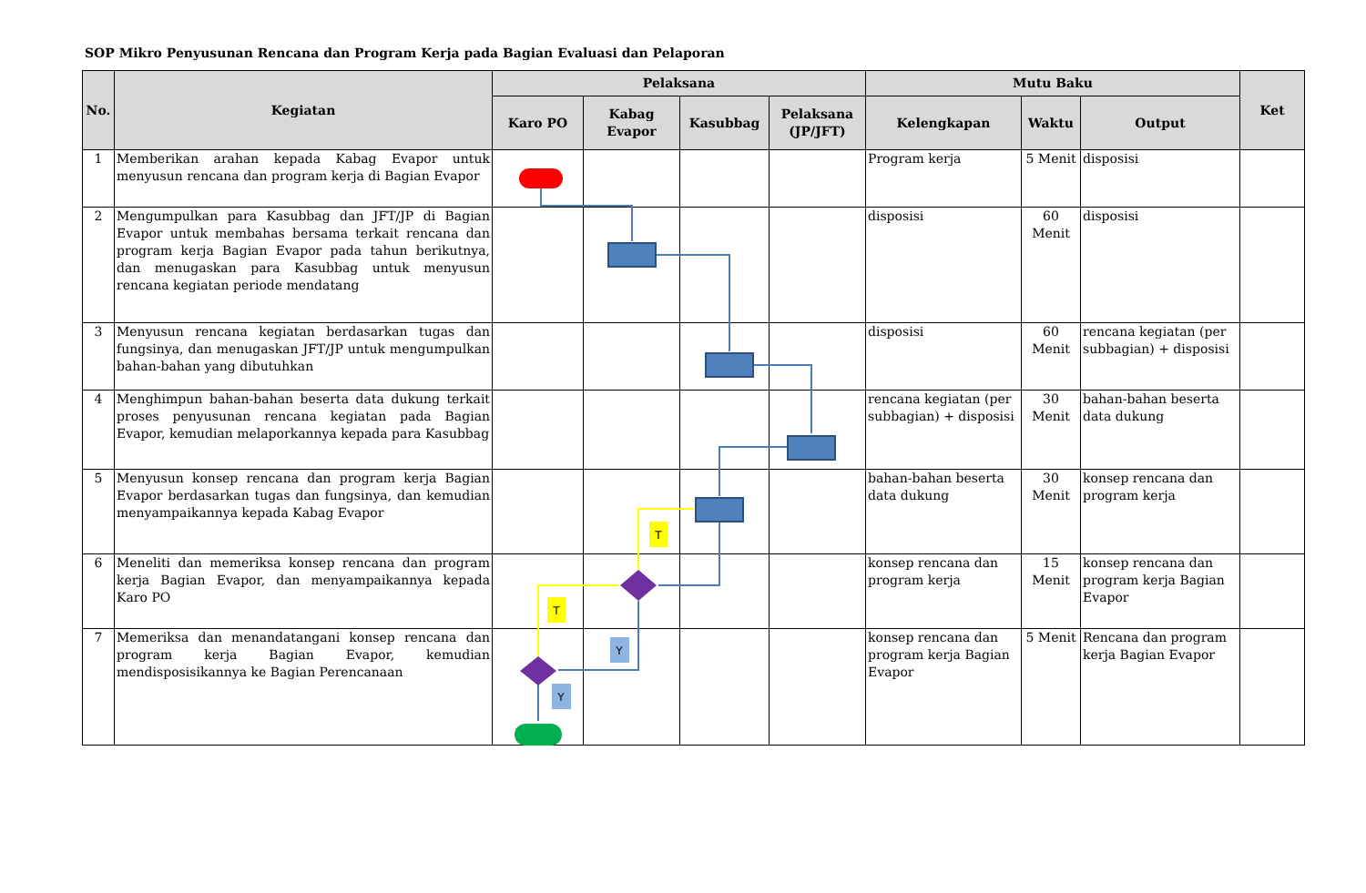SOP Mikro Penyusunan Rencana dan Program Kerja pada Bagian Evaluasi dan Pelaporan
| No. | Kegiatan | Pelaksana | | | | Mutu Baku | | | Ket |
| --- | --- | --- | --- | --- | --- | --- | --- | --- | --- |
| | | Karo PO | Kabag Evapor | Kasubbag | Pelaksana (JP/JFT) | Kelengkapan | Waktu | Output | |
| 1 | Memberikan arahan kepada Kabag Evapor untuk menyusun rencana dan program kerja di Bagian Evapor | | | | | Program kerja | 5 Menit | disposisi | |
| 2 | Mengumpulkan para Kasubbag dan JFT/JP di Bagian Evapor untuk membahas bersama terkait rencana dan program kerja Bagian Evapor pada tahun berikutnya, dan menugaskan para Kasubbag untuk menyusun rencana kegiatan periode mendatang | | | | | disposisi | 60 Menit | disposisi | |
| 3 | Menyusun rencana kegiatan berdasarkan tugas dan fungsinya, dan menugaskan JFT/JP untuk mengumpulkan bahan-bahan yang dibutuhkan | | | | | disposisi | 60 Menit | rencana kegiatan (per subbagian) + disposisi | |
| 4 | Menghimpun bahan-bahan beserta data dukung terkait proses penyusunan rencana kegiatan pada Bagian Evapor, kemudian melaporkannya kepada para Kasubbag | | | | | rencana kegiatan (per subbagian) + disposisi | 30 Menit | bahan-bahan beserta data dukung | |
| 5 | Menyusun konsep rencana dan program kerja Bagian Evapor berdasarkan tugas dan fungsinya, dan kemudian menyampaikannya kepada Kabag Evapor | | | | | bahan-bahan beserta data dukung | 30 Menit | konsep rencana dan program kerja | |
| 6 | Meneliti dan memeriksa konsep rencana dan program kerja Bagian Evapor, dan menyampaikannya kepada Karo PO | | | | | konsep rencana dan program kerja | 15 Menit | konsep rencana dan program kerja Bagian Evapor | |
| 7 | Memeriksa dan menandatangani konsep rencana dan program kerja Bagian Evapor, kemudian mendisposisikannya ke Bagian Perencanaan | | | | | konsep rencana dan program kerja Bagian Evapor | 5 Menit | Rencana dan program kerja Bagian Evapor | |
T
T
Y
Y